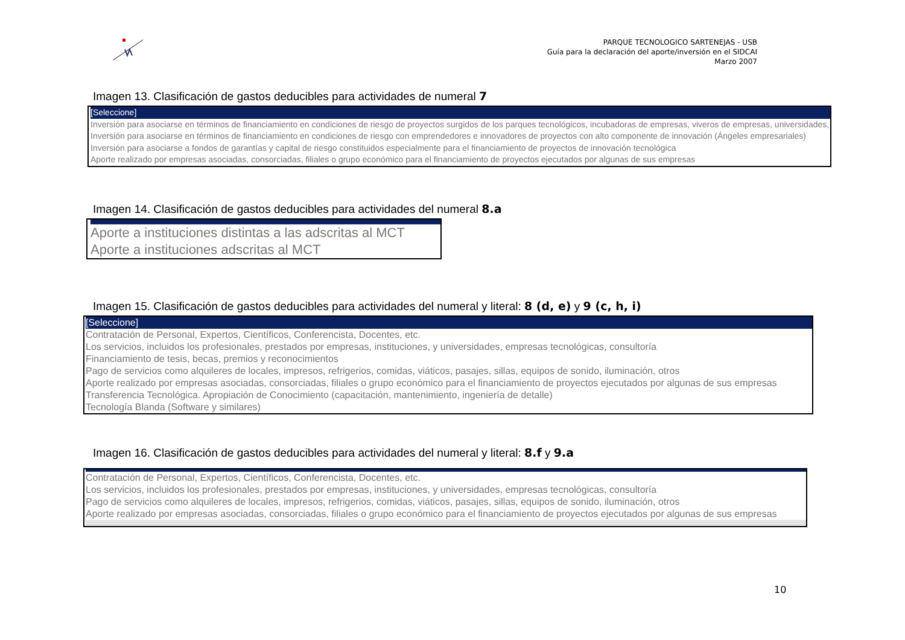PARQUE TECNOLOGICO SARTENEJAS - USB
Guía para la declaración del aporte/inversión en el SIDCAI
Marzo 2007
Imagen 13. Clasificación de gastos deducibles para actividades de numeral 7
[Seleccione]
Inversión para asociarse en términos de financiamiento en condiciones de riesgo de proyectos surgidos de los parques tecnológicos, incubadoras de empresas, viveros de empresas, universidades,
Inversión para asociarse en términos de financiamiento en condiciones de riesgo con emprendedores e innovadores de proyectos con alto componente de innovación (Ángeles empresariales)
Inversión para asociarse a fondos de garantías y capital de riesgo constituidos especialmente para el financiamiento de proyectos de innovación tecnológica
Aporte realizado por empresas asociadas, consorciadas, filiales o grupo económico para el financiamiento de proyectos ejecutados por algunas de sus empresas
Imagen 14. Clasificación de gastos deducibles para actividades del numeral 8.a
Aporte a instituciones distintas a las adscritas al MCT
Aporte a instituciones adscritas al MCT
Imagen 15. Clasificación de gastos deducibles para actividades del numeral y literal: 8 (d, e) y 9 (c, h, i)
[Seleccione]
Contratación de Personal, Expertos, Científicos, Conferencista, Docentes, etc.
Los servicios, incluidos los profesionales, prestados por empresas, instituciones, y universidades, empresas tecnológicas, consultoría
Financiamiento de tesis, becas, premios y reconocimientos
Pago de servicios como alquileres de locales, impresos, refrigerios, comidas, viáticos, pasajes, sillas, equipos de sonido, iluminación, otros
Aporte realizado por empresas asociadas, consorciadas, filiales o grupo económico para el financiamiento de proyectos ejecutados por algunas de sus empresas
Transferencia Tecnológica. Apropiación de Conocimiento (capacitación, mantenimiento, ingeniería de detalle)
Tecnología Blanda (Software y similares)
Imagen 16. Clasificación de gastos deducibles para actividades del numeral y literal: 8.f y 9.a
Contratación de Personal, Expertos, Científicos, Conferencista, Docentes, etc.
Los servicios, incluidos los profesionales, prestados por empresas, instituciones, y universidades, empresas tecnológicas, consultoría
Pago de servicios como alquileres de locales, impresos, refrigerios, comidas, viáticos, pasajes, sillas, equipos de sonido, iluminación, otros
Aporte realizado por empresas asociadas, consorciadas, filiales o grupo económico para el financiamiento de proyectos ejecutados por algunas de sus empresas
10